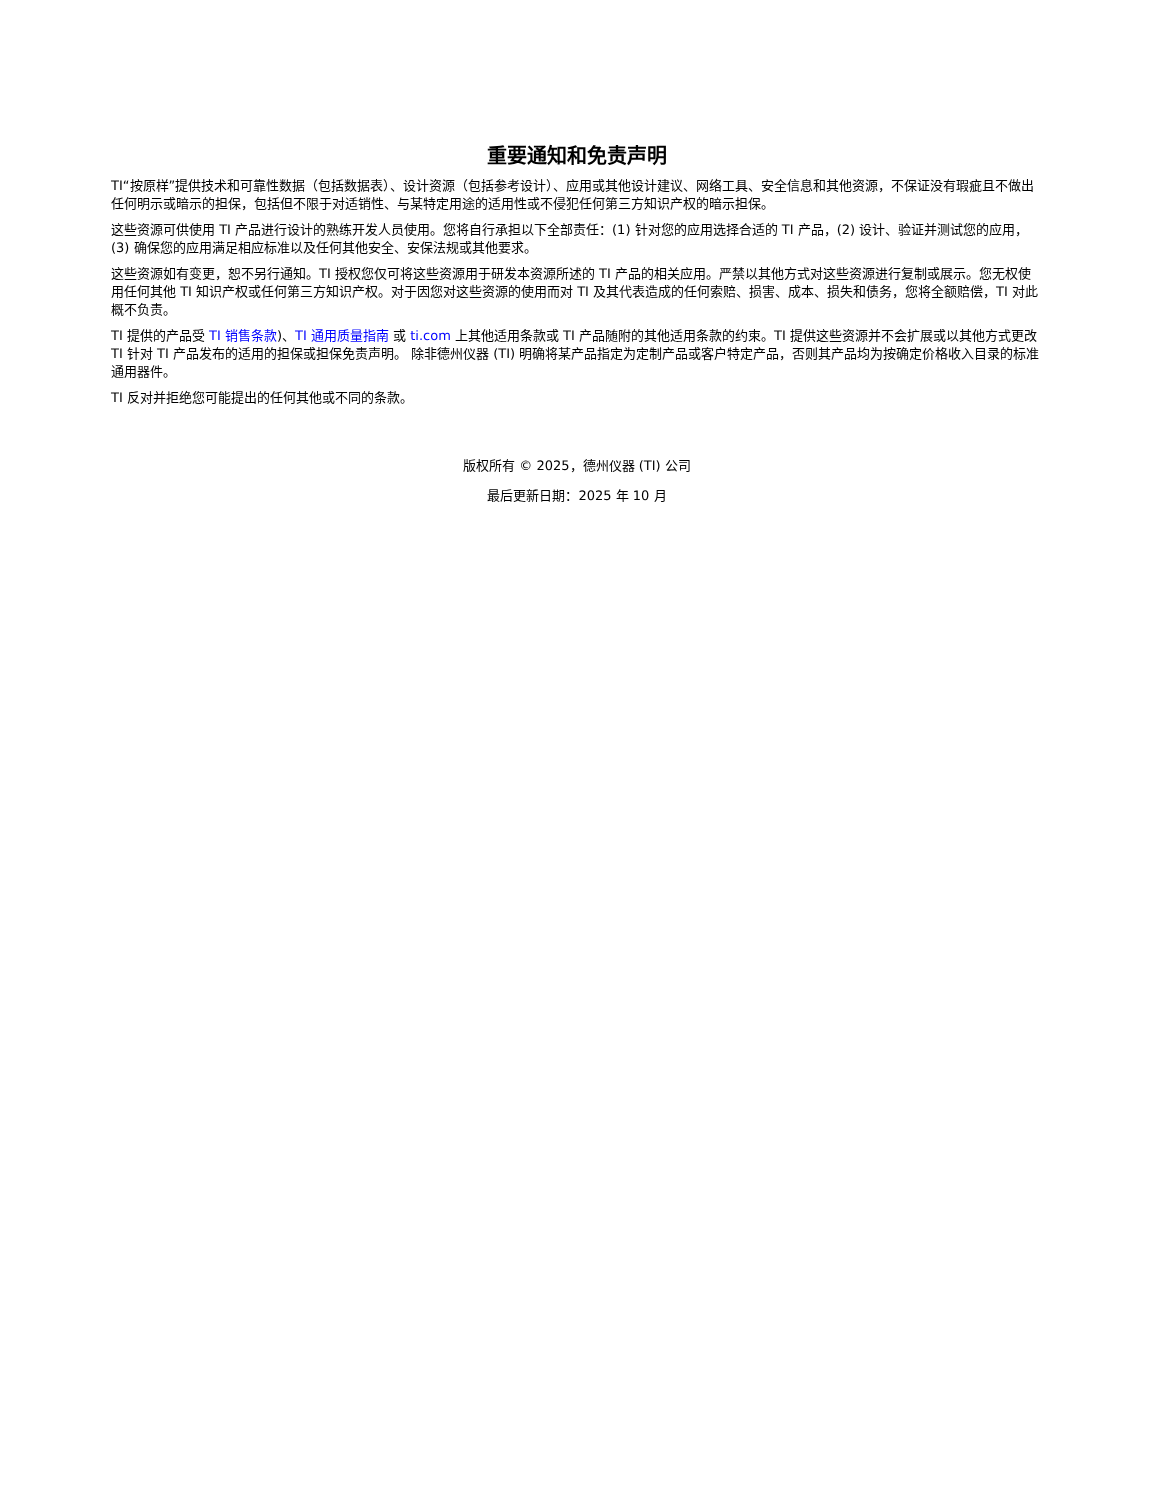重要通知和免责声明
TI“按原样”提供技术和可靠性数据（包括数据表）、设计资源（包括参考设计）、应用或其他设计建议、网络工具、安全信息和其他资源，不保证没有瑕疵且不做出任何明示或暗示的担保，包括但不限于对适销性、与某特定用途的适用性或不侵犯任何第三方知识产权的暗示担保。
这些资源可供使用 TI 产品进行设计的熟练开发人员使用。您将自行承担以下全部责任：(1) 针对您的应用选择合适的 TI 产品，(2) 设计、验证并测试您的应用，(3) 确保您的应用满足相应标准以及任何其他安全、安保法规或其他要求。
这些资源如有变更，恕不另行通知。TI 授权您仅可将这些资源用于研发本资源所述的 TI 产品的相关应用。严禁以其他方式对这些资源进行复制或展示。您无权使用任何其他 TI 知识产权或任何第三方知识产权。对于因您对这些资源的使用而对 TI 及其代表造成的任何索赔、损害、成本、损失和债务，您将全额赔偿，TI 对此概不负责。
TI 提供的产品受 TI 销售条款)、TI 通用质量指南 或 ti.com 上其他适用条款或 TI 产品随附的其他适用条款的约束。TI 提供这些资源并不会扩展或以其他方式更改 TI 针对 TI 产品发布的适用的担保或担保免责声明。 除非德州仪器 (TI) 明确将某产品指定为定制产品或客户特定产品，否则其产品均为按确定价格收入目录的标准通用器件。
TI 反对并拒绝您可能提出的任何其他或不同的条款。
版权所有 © 2025，德州仪器 (TI) 公司
最后更新日期：2025 年 10 月